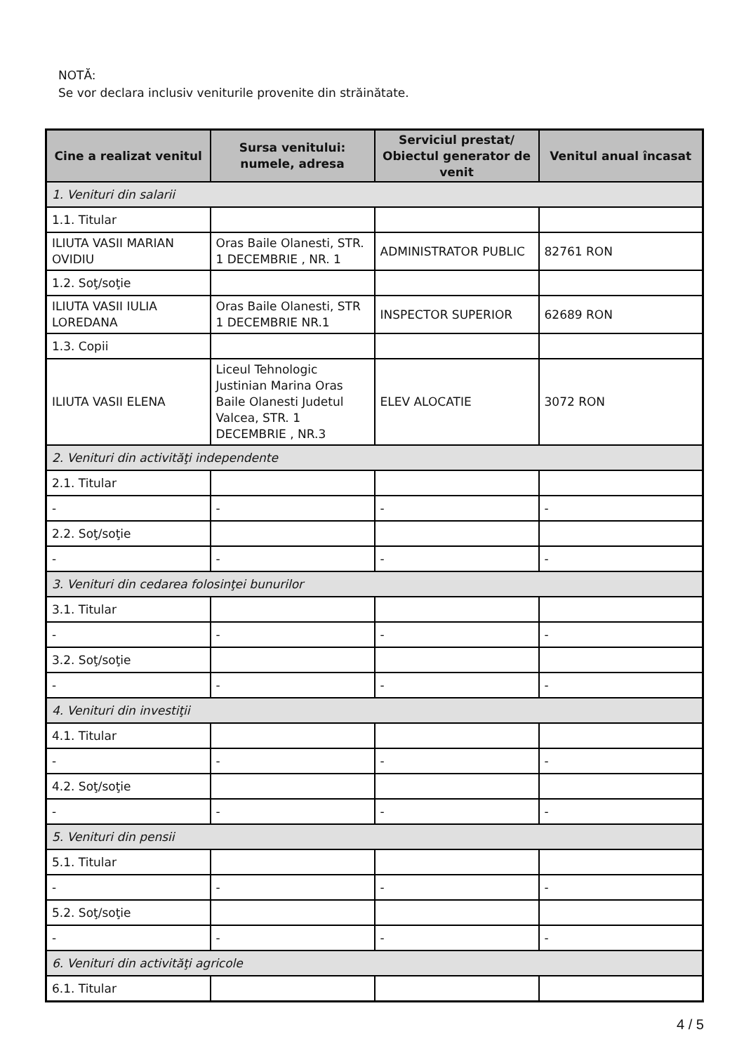NOTĂ:
Se vor declara inclusiv veniturile provenite din străinătate.
| Cine a realizat venitul | Sursa venitului: numele, adresa | Serviciul prestat/ Obiectul generator de venit | Venitul anual încasat |
| --- | --- | --- | --- |
| 1. Venituri din salarii | | | |
| 1.1. Titular | | | |
| ILIUTA VASII MARIAN OVIDIU | Oras Baile Olanesti, STR. 1 DECEMBRIE , NR. 1 | ADMINISTRATOR PUBLIC | 82761 RON |
| 1.2. Soţ/soţie | | | |
| ILIUTA VASII IULIA LOREDANA | Oras Baile Olanesti, STR 1 DECEMBRIE NR.1 | INSPECTOR SUPERIOR | 62689 RON |
| 1.3. Copii | | | |
| ILIUTA VASII ELENA | Liceul Tehnologic Justinian Marina Oras Baile Olanesti Judetul Valcea, STR. 1 DECEMBRIE , NR.3 | ELEV ALOCATIE | 3072 RON |
| 2. Venituri din activităţi independente | | | |
| 2.1. Titular | | | |
| - | - | - | - |
| 2.2. Soţ/soţie | | | |
| - | - | - | - |
| 3. Venituri din cedarea folosinţei bunurilor | | | |
| 3.1. Titular | | | |
| - | - | - | - |
| 3.2. Soţ/soţie | | | |
| - | - | - | - |
| 4. Venituri din investiţii | | | |
| 4.1. Titular | | | |
| - | - | - | - |
| 4.2. Soţ/soţie | | | |
| - | - | - | - |
| 5. Venituri din pensii | | | |
| 5.1. Titular | | | |
| - | - | - | - |
| 5.2. Soţ/soţie | | | |
| - | - | - | - |
| 6. Venituri din activităţi agricole | | | |
| 6.1. Titular | | | |
4 / 5